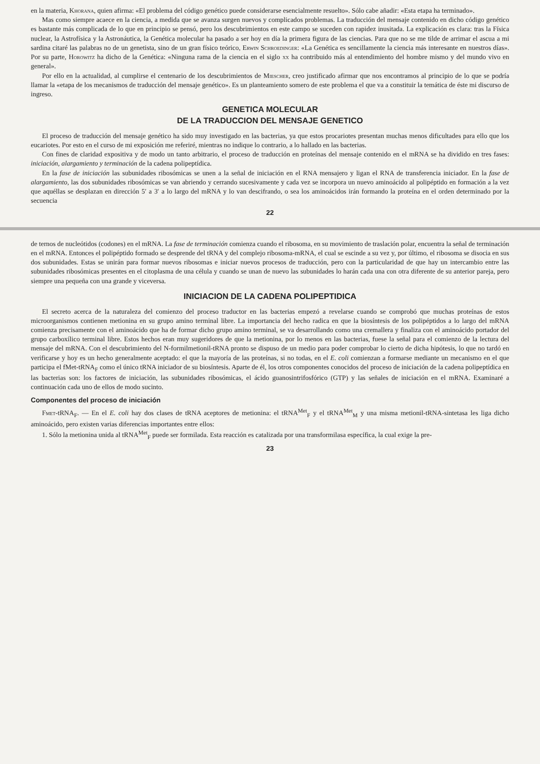en la materia, Khorana, quien afirma: «El problema del código genético puede considerarse esencialmente resuelto». Sólo cabe añadir: «Esta etapa ha terminado».
Mas como siempre acaece en la ciencia, a medida que se avanza surgen nuevos y complicados problemas. La traducción del mensaje contenido en dicho código genético es bastante más complicada de lo que en principio se pensó, pero los descubrimientos en este campo se suceden con rapidez inusitada. La explicación es clara: tras la Física nuclear, la Astrofísica y la Astronáutica, la Genética molecular ha pasado a ser hoy en día la primera figura de las ciencias. Para que no se me tilde de arrimar el ascua a mi sardina citaré las palabras no de un genetista, sino de un gran físico teórico, Erwin Schroedinger: «La Genética es sencillamente la ciencia más interesante en nuestros días». Por su parte, Horowitz ha dicho de la Genética: «Ninguna rama de la ciencia en el siglo xx ha contribuido más al entendimiento del hombre mismo y del mundo vivo en general».
Por ello en la actualidad, al cumplirse el centenario de los descubrimientos de Miescher, creo justificado afirmar que nos encontramos al principio de lo que se podría llamar la «etapa de los mecanismos de traducción del mensaje genético». Es un planteamiento somero de este problema el que va a constituir la temática de éste mi discurso de ingreso.
GENETICA MOLECULAR
DE LA TRADUCCION DEL MENSAJE GENETICO
El proceso de traducción del mensaje genético ha sido muy investigado en las bacterias, ya que estos procariotes presentan muchas menos dificultades para ello que los eucariotes. Por esto en el curso de mi exposición me referiré, mientras no indique lo contrario, a lo hallado en las bacterias.
Con fines de claridad expositiva y de modo un tanto arbitrario, el proceso de traducción en proteínas del mensaje contenido en el mRNA se ha dividido en tres fases: iniciación, alargamiento y terminación de la cadena polipeptídica.
En la fase de iniciación las subunidades ribosómicas se unen a la señal de iniciación en el RNA mensajero y ligan el RNA de transferencia iniciador. En la fase de alargamiento, las dos subunidades ribosómicas se van abriendo y cerrando sucesivamente y cada vez se incorpora un nuevo aminoácido al polipéptido en formación a la vez que aquéllas se desplazan en dirección 5′ a 3′ a lo largo del mRNA y lo van descifrando, o sea los aminoácidos irán formando la proteína en el orden determinado por la secuencia
22
de ternos de nucleótidos (codones) en el mRNA. La fase de terminación comienza cuando el ribosoma, en su movimiento de traslación polar, encuentra la señal de terminación en el mRNA. Entonces el polipéptido formado se desprende del tRNA y del complejo ribosoma-mRNA, el cual se escinde a su vez y, por último, el ribosoma se disocia en sus dos subunidades. Estas se unirán para formar nuevos ribosomas e iniciar nuevos procesos de traducción, pero con la particularidad de que hay un intercambio entre las subunidades ribosómicas presentes en el citoplasma de una célula y cuando se unan de nuevo las subunidades lo harán cada una con otra diferente de su anterior pareja, pero siempre una pequeña con una grande y viceversa.
INICIACION DE LA CADENA POLIPEPTIDICA
El secreto acerca de la naturaleza del comienzo del proceso traductor en las bacterias empezó a revelarse cuando se comprobó que muchas proteínas de estos microorganismos contienen metionina en su grupo amino terminal libre. La importancia del hecho radica en que la biosíntesis de los polipéptidos a lo largo del mRNA comienza precisamente con el aminoácido que ha de formar dicho grupo amino terminal, se va desarrollando como una cremallera y finaliza con el aminoácido portador del grupo carboxílico terminal libre. Estos hechos eran muy sugeridores de que la metionina, por lo menos en las bacterias, fuese la señal para el comienzo de la lectura del mensaje del mRNA. Con el descubrimiento del N-formilmetionil-tRNA pronto se dispuso de un medio para poder comprobar lo cierto de dicha hipótesis, lo que no tardó en verificarse y hoy es un hecho generalmente aceptado: el que la mayoría de las proteínas, si no todas, en el E. coli comienzan a formarse mediante un mecanismo en el que participa el fMet-tRNA<sub>F</sub> como el único tRNA iniciador de su biosíntesis. Aparte de él, los otros componentes conocidos del proceso de iniciación de la cadena polipeptídica en las bacterias son: los factores de iniciación, las subunidades ribosómicas, el ácido guanosintrifosfórico (GTP) y las señales de iniciación en el mRNA. Examinaré a continuación cada uno de ellos de modo sucinto.
Componentes del proceso de iniciación
Fmet-tRNA<sub>F</sub>. — En el E. coli hay dos clases de tRNA aceptores de metionina: el tRNA<sup>Met</sup><sub>F</sub> y el tRNA<sup>Met</sup><sub>M</sub> y una misma metionil-tRNA-sintetasa les liga dicho aminoácido, pero existen varias diferencias importantes entre ellos:
1. Sólo la metionina unida al tRNA<sup>Met</sup><sub>F</sub> puede ser formilada. Esta reacción es catalizada por una transformilasa específica, la cual exige la pre-
23